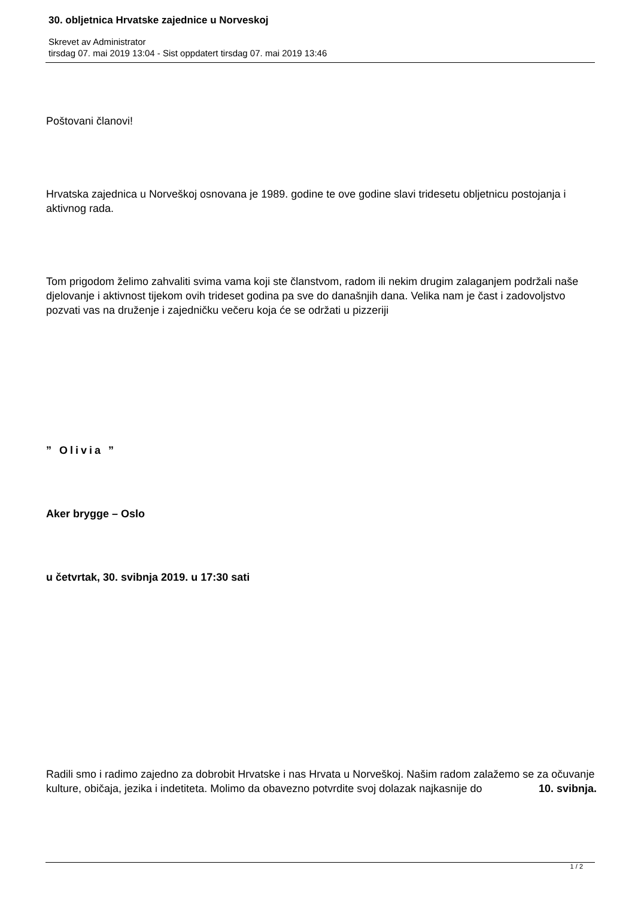30. obljetnica Hrvatske zajednice u Norveskoj
Skrevet av Administrator
tirsdag 07. mai 2019 13:04 - Sist oppdatert tirsdag 07. mai 2019 13:46
Poštovani članovi!
Hrvatska zajednica u Norveškoj osnovana je 1989. godine te ove godine slavi tridesetu obljetnicu postojanja i aktivnog rada.
Tom prigodom želimo zahvaliti svima vama koji ste članstvom, radom ili nekim drugim zalaganjem podržali naše djelovanje i aktivnost tijekom ovih trideset godina pa sve do današnjih dana. Velika nam je čast i zadovoljstvo pozvati vas na druženje i zajedničku večeru koja će se održati u pizzeriji
” Olivia ”
Aker brygge – Oslo
u četvrtak, 30. svibnja 2019. u 17:30 sati
Radili smo i radimo zajedno za dobrobit Hrvatske i nas Hrvata u Norveškoj. Našim radom zalažemo se za očuvanje kulture, običaja, jezika i indetiteta. Molimo da obavezno potvrdite svoj dolazak najkasnije do 10. svibnja.
1 / 2